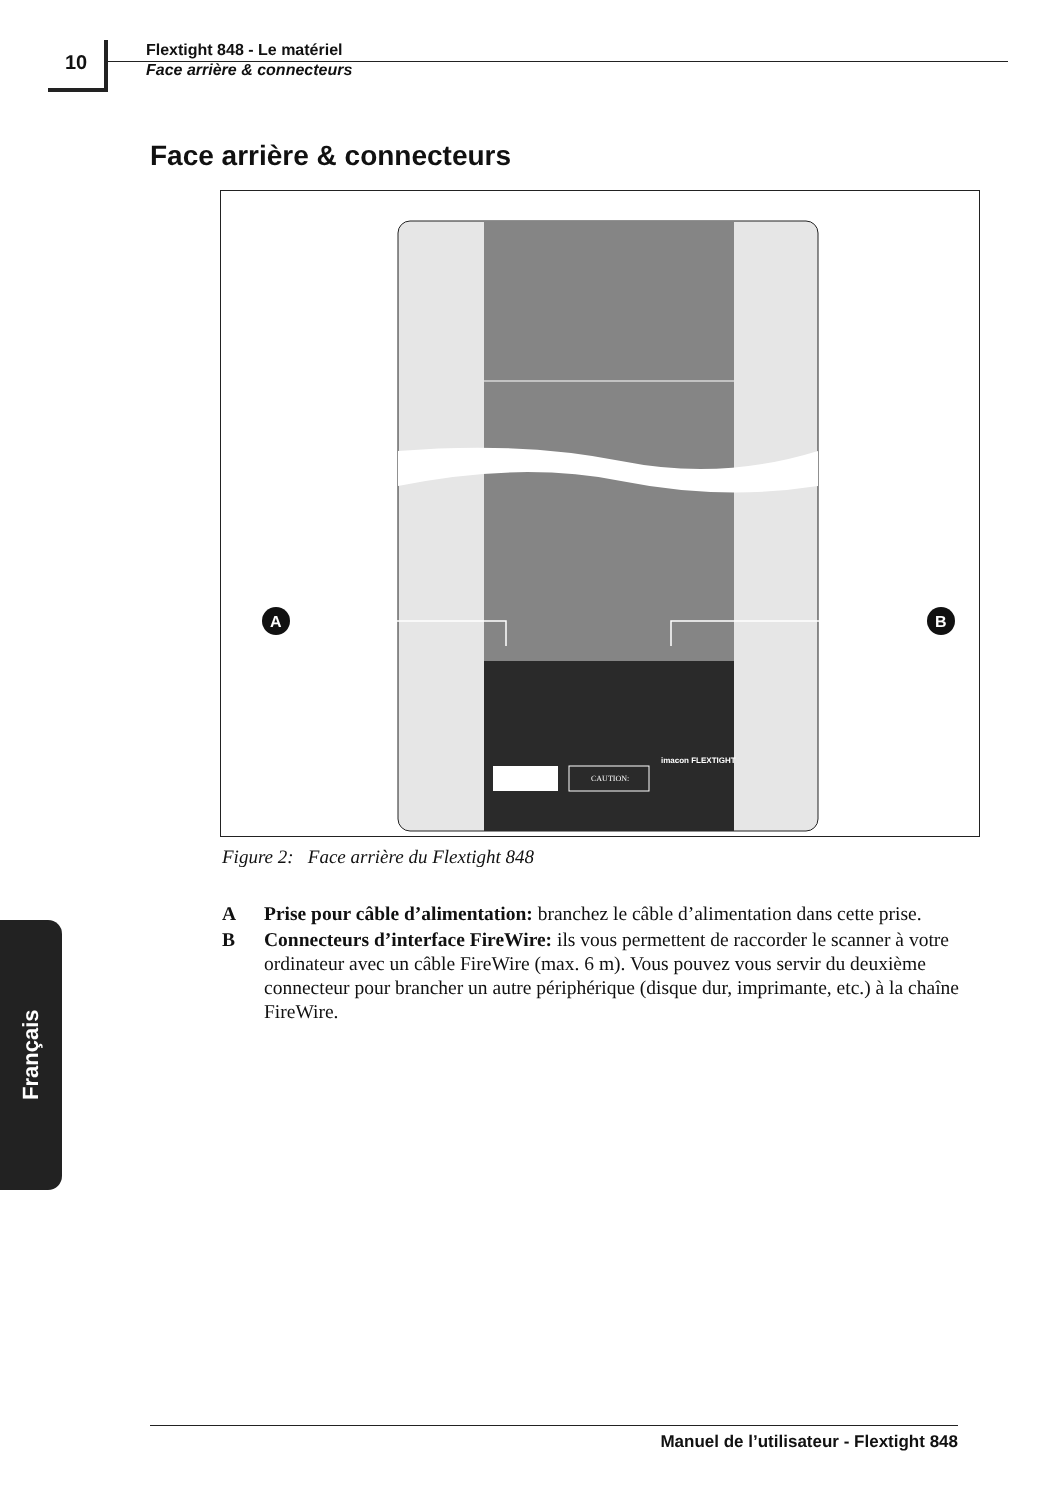10
Flextight 848 - Le matériel
Face arrière & connecteurs
Face arrière & connecteurs
A
B
CAUTION:
imacon FLEXTIGHT
Figure 2: Face arrière du Flextight 848
A Prise pour câble d’alimentation: branchez le câble d’alimentation dans cette prise.
B Connecteurs d’interface FireWire: ils vous permettent de raccorder le scanner à votre ordinateur avec un câble FireWire (max. 6 m). Vous pouvez vous servir du deuxième connecteur pour brancher un autre périphérique (disque dur, imprimante, etc.) à la chaîne FireWire.
Français
Manuel de l’utilisateur - Flextight 848